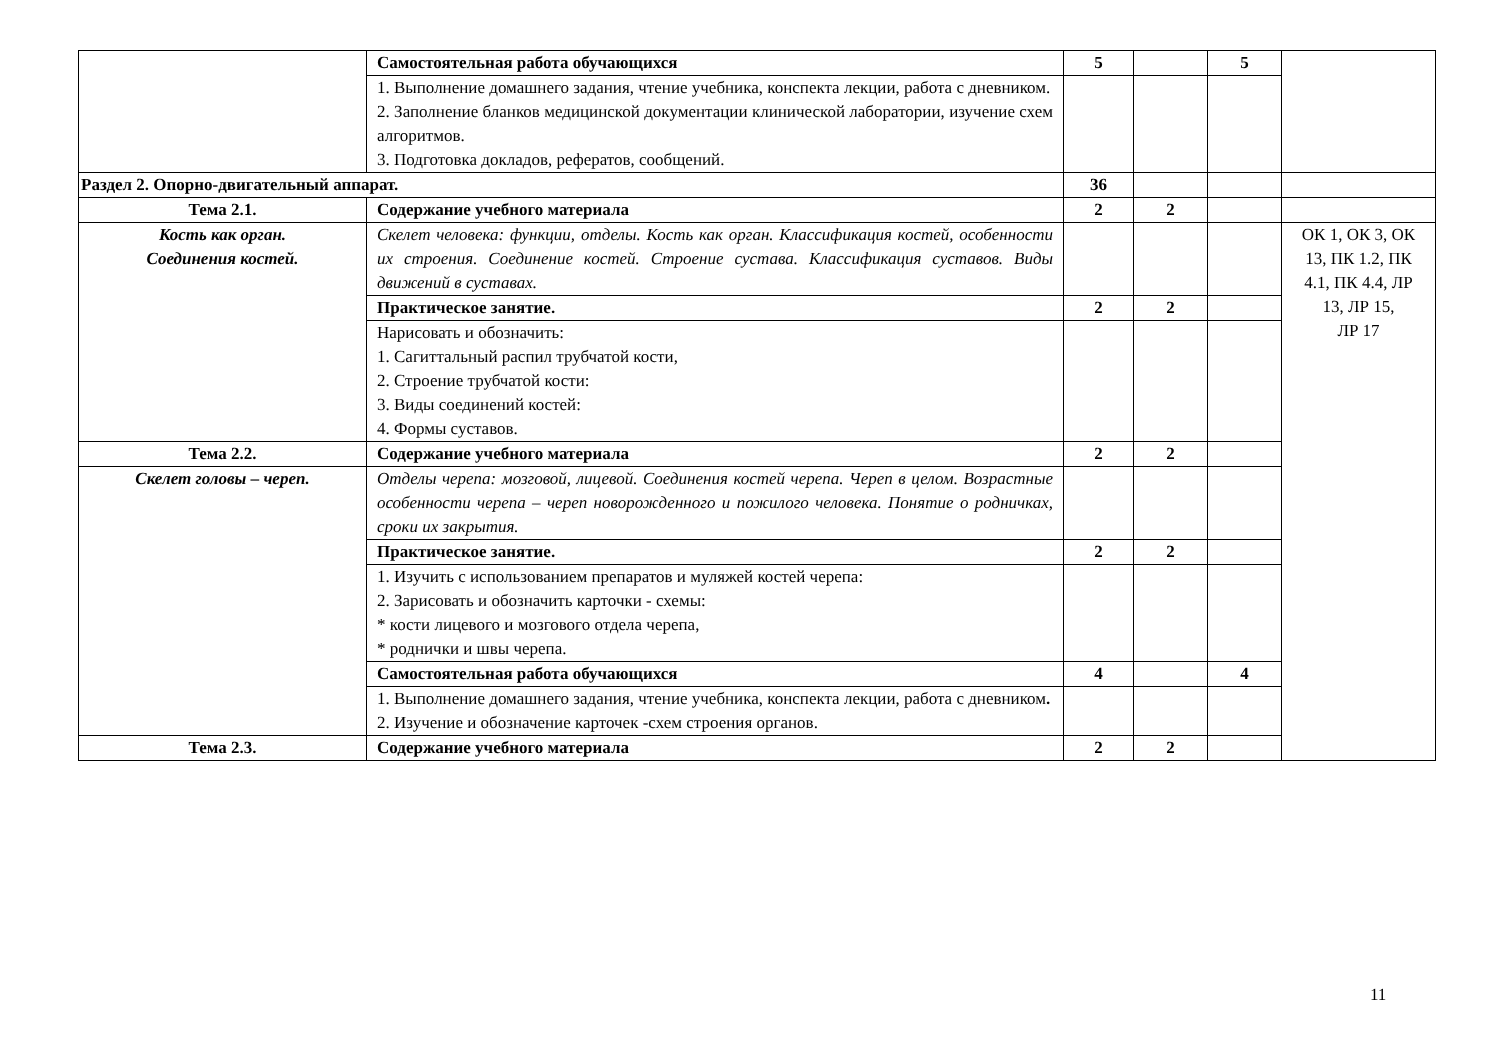| | Самостоятельная работа обучающихся | 5 | | 5 | |
| | 1. Выполнение домашнего задания, чтение учебника, конспекта лекции, работа с дневником. 2. Заполнение бланков медицинской документации клинической лаборатории, изучение схем алгоритмов. 3. Подготовка докладов, рефератов, сообщений. | | | | |
| Раздел 2. Опорно-двигательный аппарат. | | 36 | | | |
| Тема 2.1. | Содержание учебного материала | 2 | 2 | | |
| Кость как орган. Соединения костей. | Скелет человека: функции, отделы. Кость как орган. Классификация костей, особенности их строения. Соединение костей. Строение сустава. Классификация суставов. Виды движений в суставах. | | | | ОК 1, ОК 3, ОК 13, ПК 1.2, ПК 4.1, ПК 4.4, ЛР 13, ЛР 15, ЛР 17 |
| | Практическое занятие. | 2 | 2 | | |
| | Нарисовать и обозначить: 1. Сагиттальный распил трубчатой кости, 2. Строение трубчатой кости: 3. Виды соединений костей: 4. Формы суставов. | | | | |
| Тема 2.2. | Содержание учебного материала | 2 | 2 | | |
| Скелет головы – череп. | Отделы черепа: мозговой, лицевой. Соединения костей черепа. Череп в целом. Возрастные особенности черепа – череп новорожденного и пожилого человека. Понятие о родничках, сроки их закрытия. | | | | |
| | Практическое занятие. | 2 | 2 | | |
| | 1. Изучить с использованием препаратов и муляжей костей черепа: 2. Зарисовать и обозначить карточки - схемы: * кости лицевого и мозгового отдела черепа, * роднички и швы черепа. | | | | |
| | Самостоятельная работа обучающихся | 4 | | 4 | |
| | 1. Выполнение домашнего задания, чтение учебника, конспекта лекции, работа с дневником . 2. Изучение и обозначение карточек -схем строения органов. | | | | |
| Тема 2.3. | Содержание учебного материала | 2 | 2 | | |
11